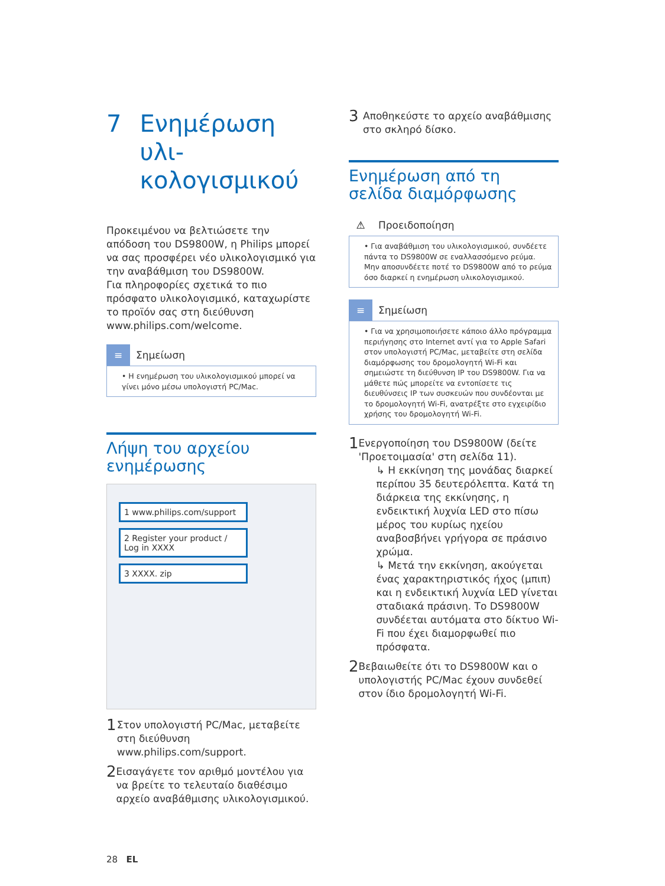7 Ενημέρωση υλι-
κολογισμικού
Προκειμένου να βελτιώσετε την απόδοση του DS9800W, η Philips μπορεί να σας προσφέρει νέο υλικολογισμικό για την αναβάθμιση του DS9800W.
Για πληροφορίες σχετικά το πιο πρόσφατο υλικολογισμικό, καταχωρίστε το προϊόν σας στη διεύθυνση www.philips.com/welcome.
≡
Σημείωση
• Η ενημέρωση του υλικολογισμικού μπορεί να γίνει μόνο μέσω υπολογιστή PC/Mac.
Λήψη του αρχείου ενημέρωσης
1 www.philips.com/support
2 Register your product / Log in XXXX
3 XXXX. zip
1 Στον υπολογιστή PC/Mac, μεταβείτε στη διεύθυνση www.philips.com/support.
2 Εισαγάγετε τον αριθμό μοντέλου για να βρείτε το τελευταίο διαθέσιμο αρχείο αναβάθμισης υλικολογισμικού.
28 EL
3 Αποθηκεύστε το αρχείο αναβάθμισης στο σκληρό δίσκο.
Ενημέρωση από τη σελίδα διαμόρφωσης
⚠
Προειδοποίηση
• Για αναβάθμιση του υλικολογισμικού, συνδέετε πάντα το DS9800W σε εναλλασσόμενο ρεύμα. Μην αποσυνδέετε ποτέ το DS9800W από το ρεύμα όσο διαρκεί η ενημέρωση υλικολογισμικού.
≡
Σημείωση
• Για να χρησιμοποιήσετε κάποιο άλλο πρόγραμμα περιήγησης στο Internet αντί για το Apple Safari στον υπολογιστή PC/Mac, μεταβείτε στη σελίδα διαμόρφωσης του δρομολογητή Wi-Fi και σημειώστε τη διεύθυνση IP του DS9800W. Για να μάθετε πώς μπορείτε να εντοπίσετε τις διευθύνσεις IP των συσκευών που συνδέονται με το δρομολογητή Wi-Fi, ανατρέξτε στο εγχειρίδιο χρήσης του δρομολογητή Wi-Fi.
1 Ενεργοποίηση του DS9800W (δείτε 'Προετοιμασία' στη σελίδα 11).
↳ Η εκκίνηση της μονάδας διαρκεί περίπου 35 δευτερόλεπτα. Κατά τη διάρκεια της εκκίνησης, η ενδεικτική λυχνία LED στο πίσω μέρος του κυρίως ηχείου αναβοσβήνει γρήγορα σε πράσινο χρώμα.
↳ Μετά την εκκίνηση, ακούγεται ένας χαρακτηριστικός ήχος (μπιπ) και η ενδεικτική λυχνία LED γίνεται σταδιακά πράσινη. Το DS9800W συνδέεται αυτόματα στο δίκτυο Wi-Fi που έχει διαμορφωθεί πιο πρόσφατα.
2 Βεβαιωθείτε ότι το DS9800W και ο υπολογιστής PC/Mac έχουν συνδεθεί στον ίδιο δρομολογητή Wi-Fi.